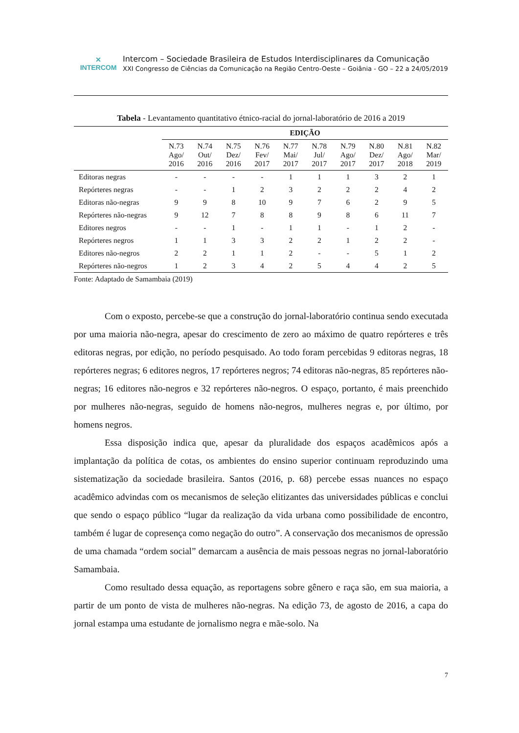✕
INTERCOM
Intercom – Sociedade Brasileira de Estudos Interdisciplinares da Comunicação
XXI Congresso de Ciências da Comunicação na Região Centro-Oeste – Goiânia - GO – 22 a 24/05/2019
Tabela - Levantamento quantitativo étnico-racial do jornal-laboratório de 2016 a 2019
| | EDIÇÃO | | | | | | | | | |
| --- | --- | --- | --- | --- | --- | --- | --- | --- | --- | --- |
| | N.73 Ago/ 2016 | N.74 Out/ 2016 | N.75 Dez/ 2016 | N.76 Fev/ 2017 | N.77 Mai/ 2017 | N.78 Jul/ 2017 | N.79 Ago/ 2017 | N.80 Dez/ 2017 | N.81 Ago/ 2018 | N.82 Mar/ 2019 |
| Editoras negras | - | - | - | - | 1 | 1 | 1 | 3 | 2 | 1 |
| Repórteres negras | - | - | 1 | 2 | 3 | 2 | 2 | 2 | 4 | 2 |
| Editoras não-negras | 9 | 9 | 8 | 10 | 9 | 7 | 6 | 2 | 9 | 5 |
| Repórteres não-negras | 9 | 12 | 7 | 8 | 8 | 9 | 8 | 6 | 11 | 7 |
| Editores negros | - | - | 1 | - | 1 | 1 | - | 1 | 2 | - |
| Repórteres negros | 1 | 1 | 3 | 3 | 2 | 2 | 1 | 2 | 2 | - |
| Editores não-negros | 2 | 2 | 1 | 1 | 2 | - | - | 5 | 1 | 2 |
| Repórteres não-negros | 1 | 2 | 3 | 4 | 2 | 5 | 4 | 4 | 2 | 5 |
Fonte: Adaptado de Samambaia (2019)
Com o exposto, percebe-se que a construção do jornal-laboratório continua sendo executada por uma maioria não-negra, apesar do crescimento de zero ao máximo de quatro repórteres e três editoras negras, por edição, no período pesquisado. Ao todo foram percebidas 9 editoras negras, 18 repórteres negras; 6 editores negros, 17 repórteres negros; 74 editoras não-negras, 85 repórteres não-negras; 16 editores não-negros e 32 repórteres não-negros. O espaço, portanto, é mais preenchido por mulheres não-negras, seguido de homens não-negros, mulheres negras e, por último, por homens negros.
Essa disposição indica que, apesar da pluralidade dos espaços acadêmicos após a implantação da política de cotas, os ambientes do ensino superior continuam reproduzindo uma sistematização da sociedade brasileira. Santos (2016, p. 68) percebe essas nuances no espaço acadêmico advindas com os mecanismos de seleção elitizantes das universidades públicas e conclui que sendo o espaço público “lugar da realização da vida urbana como possibilidade de encontro, também é lugar de copresença como negação do outro”. A conservação dos mecanismos de opressão de uma chamada “ordem social” demarcam a ausência de mais pessoas negras no jornal-laboratório Samambaia.
Como resultado dessa equação, as reportagens sobre gênero e raça são, em sua maioria, a partir de um ponto de vista de mulheres não-negras. Na edição 73, de agosto de 2016, a capa do jornal estampa uma estudante de jornalismo negra e mãe-solo. Na
7